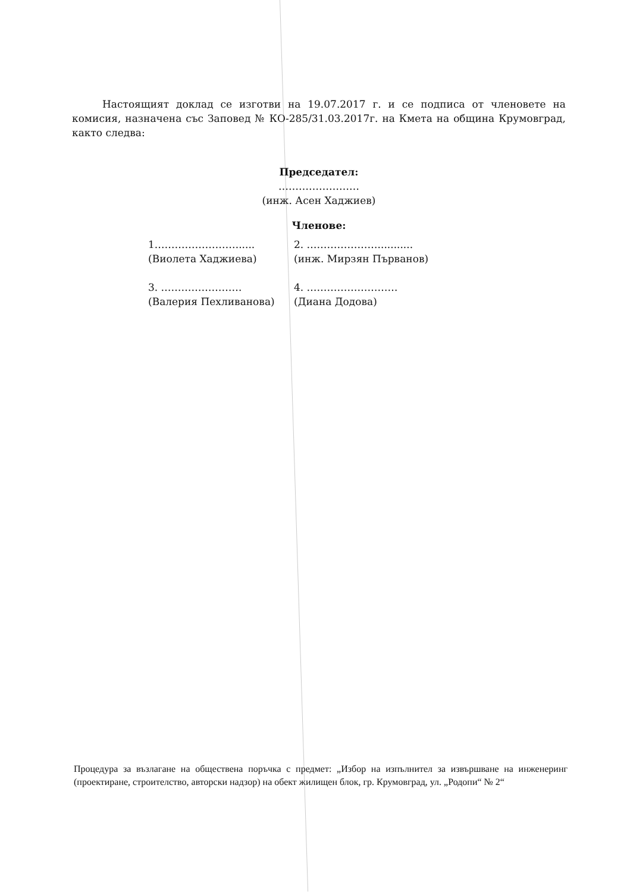Настоящият доклад се изготви на 19.07.2017 г. и се подписа от членовете на комисия, назначена със Заповед № КО-285/31.03.2017г. на Кмета на община Крумовград, както следва:
Председател:
……………………
(инж. Асен Хаджиев)
Членове:
1.…………………….....
(Виолета Хаджиева)
2. …………………...........
(инж. Мирзян Първанов)
3. ……………………
(Валерия Пехливанова)
4. ………………………
(Диана Додова)
Процедура за възлагане на обществена поръчка с предмет: „Избор на изпълнител за извършване на инженеринг (проектиране, строителство, авторски надзор) на обект жилищен блок, гр. Крумовград, ул. „Родопи“ № 2“